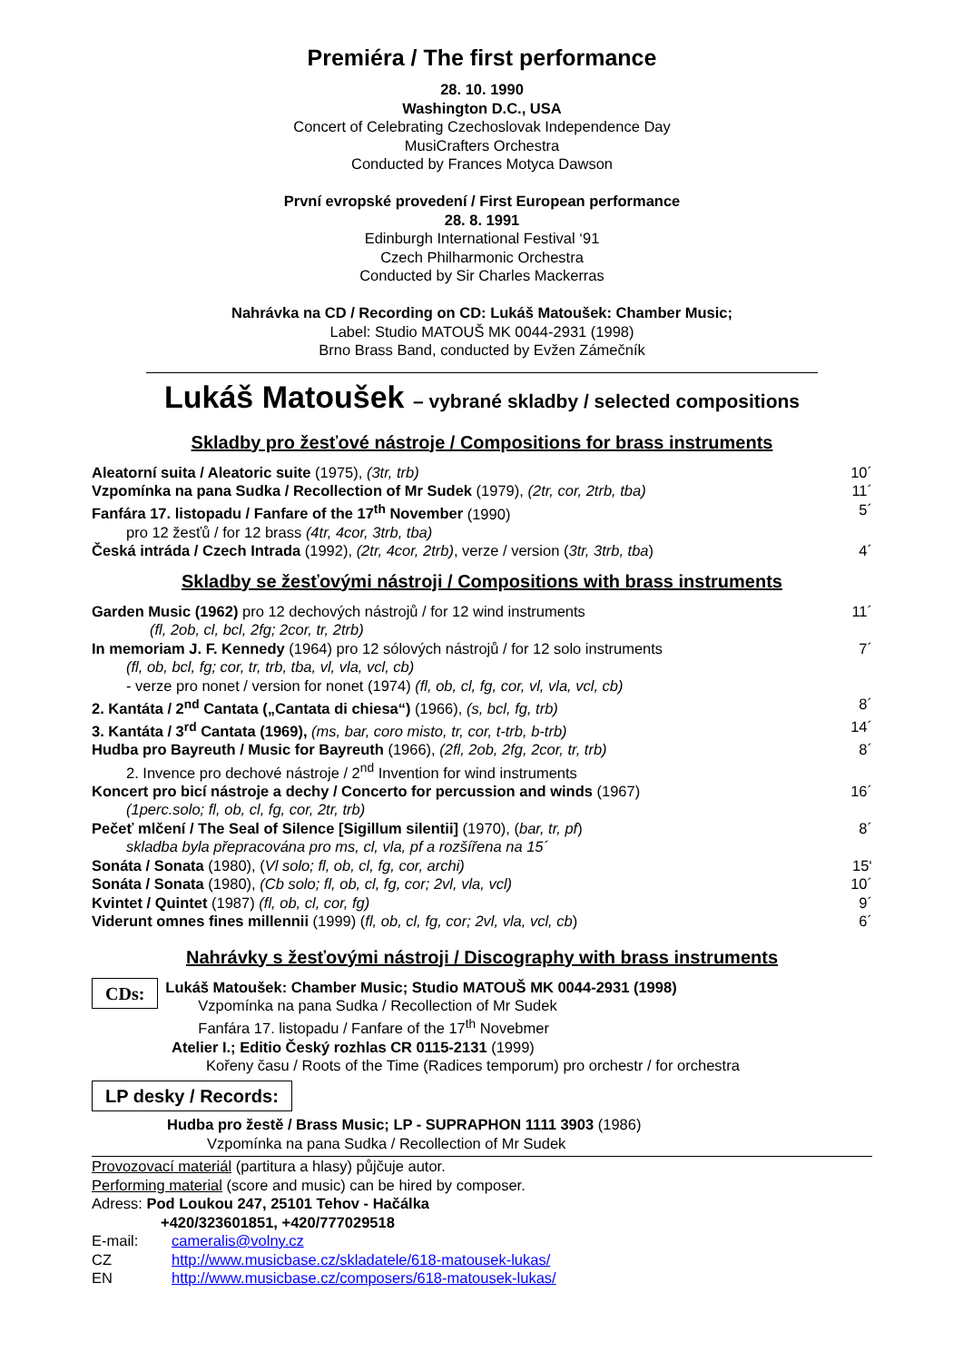Premiéra / The first performance
28. 10. 1990
Washington D.C., USA
Concert of Celebrating Czechoslovak Independence Day
MusiCrafters Orchestra
Conducted by Frances Motyca Dawson
První evropské provedení / First European performance
28. 8. 1991
Edinburgh International Festival ‘91
Czech Philharmonic Orchestra
Conducted by Sir Charles Mackerras
Nahrávka na CD / Recording on CD: Lukáš Matoušek: Chamber Music;
Label: Studio MATOUŠ MK 0044-2931 (1998)
Brno Brass Band, conducted by Evžen Zámečník
Lukáš Matoušek – vybrané skladby / selected compositions
Skladby pro žesťové nástroje / Compositions for brass instruments
Aleatorní suita / Aleatoric suite (1975), (3tr, trb) 10´
Vzpomínka na pana Sudka / Recollection of Mr Sudek (1979), (2tr, cor, 2trb, tba) 11´
Fanfára 17. listopadu / Fanfare of the 17<sup>th</sup> November (1990) 5´
pro 12 žesťů / for 12 brass (4tr, 4cor, 3trb, tba)
Česká intráda / Czech Intrada (1992), (2tr, 4cor, 2trb), verze / version (3tr, 3trb, tba) 4´
Skladby se žesťovými nástroji / Compositions with brass instruments
Garden Music (1962) pro 12 dechových nástrojů / for 12 wind instruments 11´
(fl, 2ob, cl, bcl, 2fg; 2cor, tr, 2trb)
In memoriam J. F. Kennedy (1964) pro 12 sólových nástrojů / for 12 solo instruments 7´
(fl, ob, bcl, fg; cor, tr, trb, tba, vl, vla, vcl, cb)
- verze pro nonet / version for nonet (1974) (fl, ob, cl, fg, cor, vl, vla, vcl, cb)
2. Kantáta / 2<sup>nd</sup> Cantata („Cantata di chiesa“) (1966), (s, bcl, fg, trb) 8´
3. Kantáta / 3<sup>rd</sup> Cantata (1969), (ms, bar, coro misto, tr, cor, t-trb, b-trb) 14´
Hudba pro Bayreuth / Music for Bayreuth (1966), (2fl, 2ob, 2fg, 2cor, tr, trb) 8´
2. Invence pro dechové nástroje / 2<sup>nd</sup> Invention for wind instruments
Koncert pro bicí nástroje a dechy / Concerto for percussion and winds (1967) 16´
(1perc.solo; fl, ob, cl, fg, cor, 2tr, trb)
Pečeť mlčení / The Seal of Silence [Sigillum silentii] (1970), (bar, tr, pf) 8´
skladba byla přepracována pro ms, cl, vla, pf a rozšířena na 15´
Sonáta / Sonata (1980), (Vl solo; fl, ob, cl, fg, cor, archi) 15‘
Sonáta / Sonata (1980), (Cb solo; fl, ob, cl, fg, cor; 2vl, vla, vcl) 10´
Kvintet / Quintet (1987) (fl, ob, cl, cor, fg) 9´
Viderunt omnes fines millennii (1999) (fl, ob, cl, fg, cor; 2vl, vla, vcl, cb) 6´
Nahrávky s žesťovými nástroji / Discography with brass instruments
CDs:
Lukáš Matoušek: Chamber Music; Studio MATOUŠ MK 0044-2931 (1998)
Vzpomínka na pana Sudka / Recollection of Mr Sudek
Fanfára 17. listopadu / Fanfare of the 17<sup>th</sup> Novebmer
Atelier I.; Editio Český rozhlas CR 0115-2131 (1999)
Kořeny času / Roots of the Time (Radices temporum) pro orchestr / for orchestra
LP desky / Records:
Hudba pro žestě / Brass Music; LP - SUPRAPHON 1111 3903 (1986)
Vzpomínka na pana Sudka / Recollection of Mr Sudek
Provozovací materiál (partitura a hlasy) půjčuje autor.
Performing material (score and music) can be hired by composer.
Adress: Pod Loukou 247, 25101 Tehov - Hačálka
+420/323601851, +420/777029518
E-mail: cameralis@volny.cz
CZ http://www.musicbase.cz/skladatele/618-matousek-lukas/
EN http://www.musicbase.cz/composers/618-matousek-lukas/